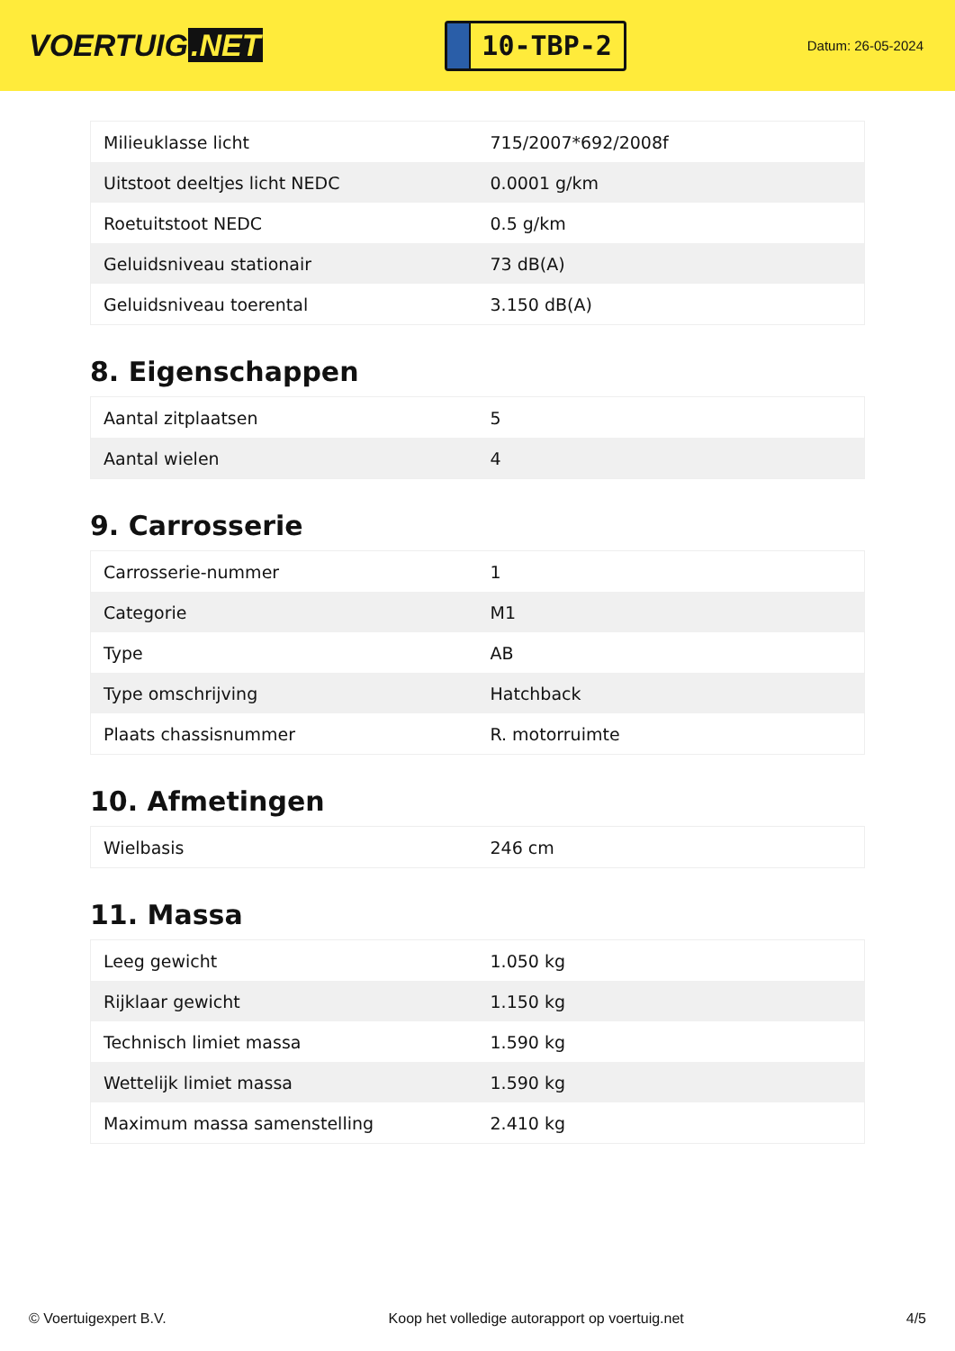VOERTUIG.NET
10-TBP-2
Datum: 26-05-2024
| Milieuklasse licht | 715/2007*692/2008f |
| Uitstoot deeltjes licht NEDC | 0.0001 g/km |
| Roetuitstoot NEDC | 0.5 g/km |
| Geluidsniveau stationair | 73 dB(A) |
| Geluidsniveau toerental | 3.150 dB(A) |
8. Eigenschappen
| Aantal zitplaatsen | 5 |
| Aantal wielen | 4 |
9. Carrosserie
| Carrosserie-nummer | 1 |
| Categorie | M1 |
| Type | AB |
| Type omschrijving | Hatchback |
| Plaats chassisnummer | R. motorruimte |
10. Afmetingen
| Wielbasis | 246 cm |
11. Massa
| Leeg gewicht | 1.050 kg |
| Rijklaar gewicht | 1.150 kg |
| Technisch limiet massa | 1.590 kg |
| Wettelijk limiet massa | 1.590 kg |
| Maximum massa samenstelling | 2.410 kg |
© Voertuigexpert B.V. Koop het volledige autorapport op voertuig.net 4/5